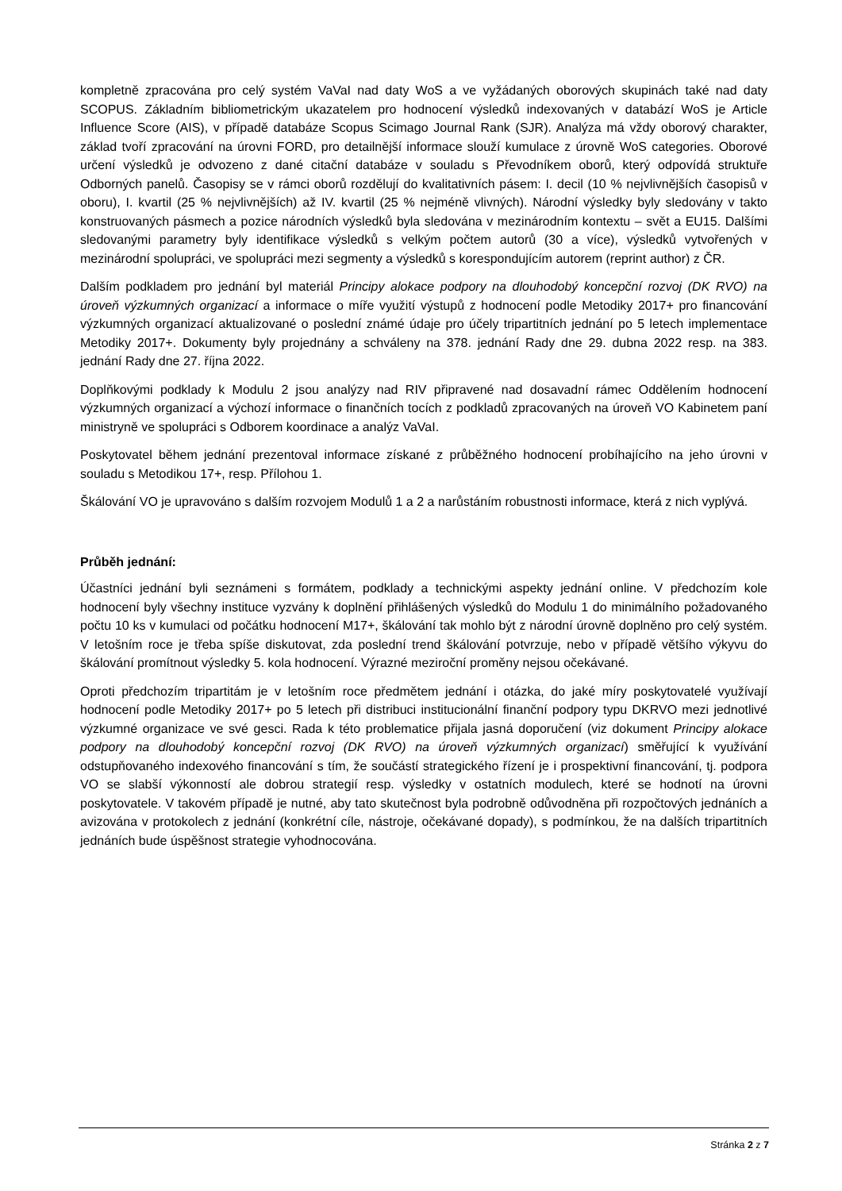kompletně zpracována pro celý systém VaVaI nad daty WoS a ve vyžádaných oborových skupinách také nad daty SCOPUS. Základním bibliometrickým ukazatelem pro hodnocení výsledků indexovaných v databází WoS je Article Influence Score (AIS), v případě databáze Scopus Scimago Journal Rank (SJR). Analýza má vždy oborový charakter, základ tvoří zpracování na úrovni FORD, pro detailnější informace slouží kumulace z úrovně WoS categories. Oborové určení výsledků je odvozeno z dané citační databáze v souladu s Převodníkem oborů, který odpovídá struktuře Odborných panelů. Časopisy se v rámci oborů rozdělují do kvalitativních pásem: I. decil (10 % nejvlivnějších časopisů v oboru), I. kvartil (25 % nejvlivnějších) až IV. kvartil (25 % nejméně vlivných). Národní výsledky byly sledovány v takto konstruovaných pásmech a pozice národních výsledků byla sledována v mezinárodním kontextu – svět a EU15. Dalšími sledovanými parametry byly identifikace výsledků s velkým počtem autorů (30 a více), výsledků vytvořených v mezinárodní spolupráci, ve spolupráci mezi segmenty a výsledků s korespondujícím autorem (reprint author) z ČR.
Dalším podkladem pro jednání byl materiál Principy alokace podpory na dlouhodobý koncepční rozvoj (DK RVO) na úroveň výzkumných organizací a informace o míře využití výstupů z hodnocení podle Metodiky 2017+ pro financování výzkumných organizací aktualizované o poslední známé údaje pro účely tripartitních jednání po 5 letech implementace Metodiky 2017+. Dokumenty byly projednány a schváleny na 378. jednání Rady dne 29. dubna 2022 resp. na 383. jednání Rady dne 27. října 2022.
Doplňkovými podklady k Modulu 2 jsou analýzy nad RIV připravené nad dosavadní rámec Oddělením hodnocení výzkumných organizací a výchozí informace o finančních tocích z podkladů zpracovaných na úroveň VO Kabinetem paní ministryně ve spolupráci s Odborem koordinace a analýz VaVaI.
Poskytovatel během jednání prezentoval informace získané z průběžného hodnocení probíhajícího na jeho úrovni v souladu s Metodikou 17+, resp. Přílohou 1.
Škálování VO je upravováno s dalším rozvojem Modulů 1 a 2 a narůstáním robustnosti informace, která z nich vyplývá.
Průběh jednání:
Účastníci jednání byli seznámeni s formátem, podklady a technickými aspekty jednání online. V předchozím kole hodnocení byly všechny instituce vyzvány k doplnění přihlášených výsledků do Modulu 1 do minimálního požadovaného počtu 10 ks v kumulaci od počátku hodnocení M17+, škálování tak mohlo být z národní úrovně doplněno pro celý systém. V letošním roce je třeba spíše diskutovat, zda poslední trend škálování potvrzuje, nebo v případě většího výkyvu do škálování promítnout výsledky 5. kola hodnocení. Výrazné meziroční proměny nejsou očekávané.
Oproti předchozím tripartitám je v letošním roce předmětem jednání i otázka, do jaké míry poskytovatelé využívají hodnocení podle Metodiky 2017+ po 5 letech při distribuci institucionální finanční podpory typu DKRVO mezi jednotlivé výzkumné organizace ve své gesci. Rada k této problematice přijala jasná doporučení (viz dokument Principy alokace podpory na dlouhodobý koncepční rozvoj (DK RVO) na úroveň výzkumných organizací) směřující k využívání odstupňovaného indexového financování s tím, že součástí strategického řízení je i prospektivní financování, tj. podpora VO se slabší výkonností ale dobrou strategií resp. výsledky v ostatních modulech, které se hodnotí na úrovni poskytovatele. V takovém případě je nutné, aby tato skutečnost byla podrobně odůvodněna při rozpočtových jednáních a avizována v protokolech z jednání (konkrétní cíle, nástroje, očekávané dopady), s podmínkou, že na dalších tripartitních jednáních bude úspěšnost strategie vyhodnocována.
Stránka 2 z 7